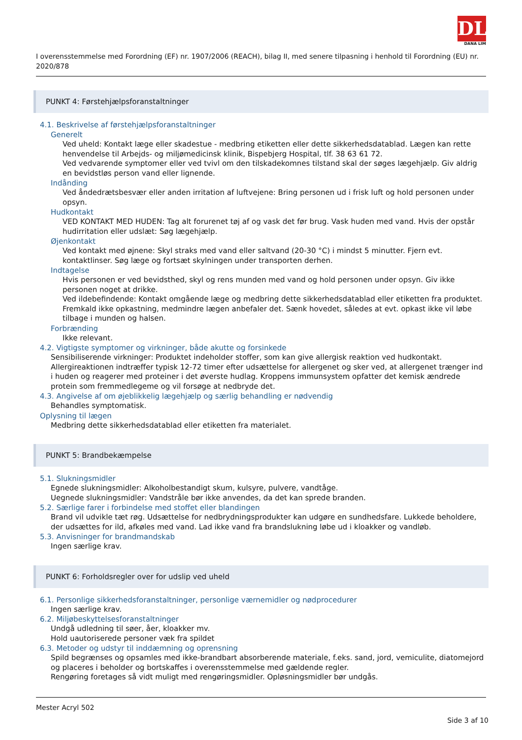DL
DANA LIM
I overensstemmelse med Forordning (EF) nr. 1907/2006 (REACH), bilag II, med senere tilpasning i henhold til Forordning (EU) nr. 2020/878
PUNKT 4: Førstehjælpsforanstaltninger
4.1. Beskrivelse af førstehjælpsforanstaltninger
Generelt
Ved uheld: Kontakt læge eller skadestue - medbring etiketten eller dette sikkerhedsdatablad. Lægen kan rette henvendelse til Arbejds- og miljømedicinsk klinik, Bispebjerg Hospital, tlf. 38 63 61 72.
Ved vedvarende symptomer eller ved tvivl om den tilskadekomnes tilstand skal der søges lægehjælp. Giv aldrig en bevidstløs person vand eller lignende.
Indånding
Ved åndedrætsbesvær eller anden irritation af luftvejene: Bring personen ud i frisk luft og hold personen under opsyn.
Hudkontakt
VED KONTAKT MED HUDEN: Tag alt forurenet tøj af og vask det før brug. Vask huden med vand. Hvis der opstår hudirritation eller udslæt: Søg lægehjælp.
Øjenkontakt
Ved kontakt med øjnene: Skyl straks med vand eller saltvand (20-30 °C) i mindst 5 minutter. Fjern evt. kontaktlinser. Søg læge og fortsæt skylningen under transporten derhen.
Indtagelse
Hvis personen er ved bevidsthed, skyl og rens munden med vand og hold personen under opsyn. Giv ikke personen noget at drikke.
Ved ildebefindende: Kontakt omgående læge og medbring dette sikkerhedsdatablad eller etiketten fra produktet. Fremkald ikke opkastning, medmindre lægen anbefaler det. Sænk hovedet, således at evt. opkast ikke vil løbe tilbage i munden og halsen.
Forbrænding
Ikke relevant.
4.2. Vigtigste symptomer og virkninger, både akutte og forsinkede
Sensibiliserende virkninger: Produktet indeholder stoffer, som kan give allergisk reaktion ved hudkontakt. Allergireaktionen indtræffer typisk 12-72 timer efter udsættelse for allergenet og sker ved, at allergenet trænger ind i huden og reagerer med proteiner i det øverste hudlag. Kroppens immunsystem opfatter det kemisk ændrede protein som fremmedlegeme og vil forsøge at nedbryde det.
4.3. Angivelse af om øjeblikkelig lægehjælp og særlig behandling er nødvendig
Behandles symptomatisk.
Oplysning til lægen
Medbring dette sikkerhedsdatablad eller etiketten fra materialet.
PUNKT 5: Brandbekæmpelse
5.1. Slukningsmidler
Egnede slukningsmidler: Alkoholbestandigt skum, kulsyre, pulvere, vandtåge.
Uegnede slukningsmidler: Vandstråle bør ikke anvendes, da det kan sprede branden.
5.2. Særlige farer i forbindelse med stoffet eller blandingen
Brand vil udvikle tæt røg. Udsættelse for nedbrydningsprodukter kan udgøre en sundhedsfare. Lukkede beholdere, der udsættes for ild, afkøles med vand. Lad ikke vand fra brandslukning løbe ud i kloakker og vandløb.
5.3. Anvisninger for brandmandskab
Ingen særlige krav.
PUNKT 6: Forholdsregler over for udslip ved uheld
6.1. Personlige sikkerhedsforanstaltninger, personlige værnemidler og nødprocedurer
Ingen særlige krav.
6.2. Miljøbeskyttelsesforanstaltninger
Undgå udledning til søer, åer, kloakker mv.
Hold uautoriserede personer væk fra spildet
6.3. Metoder og udstyr til inddæmning og oprensning
Spild begrænses og opsamles med ikke-brandbart absorberende materiale, f.eks. sand, jord, vemiculite, diatomejord og placeres i beholder og bortskaffes i overensstemmelse med gældende regler.
Rengøring foretages så vidt muligt med rengøringsmidler. Opløsningsmidler bør undgås.
Mester Acryl 502
Side 3 af 10